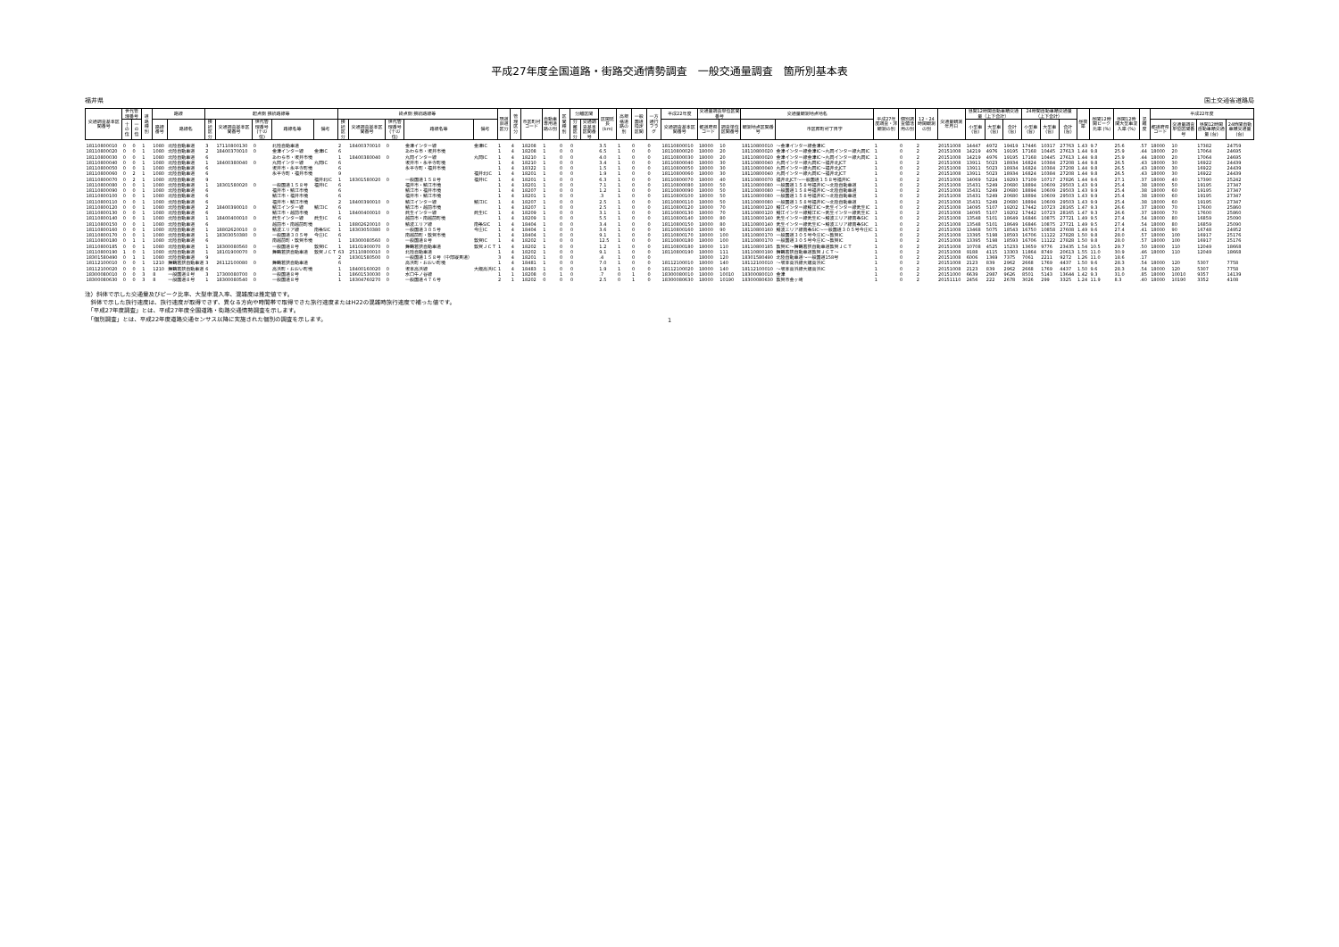平成27年度全国道路・街路交通情勢調査　一般交通量調査　箇所別基本表
福井県 国土交通省道路局
| 交通調査基本区間番号 | 世代管理番号 | | 道路種別 | 路線 | | 起点側 接続路線等 | | | | | 終点側 接続路線等 | | | | | 現道旧道区分 | 管理区分 | 市区町村コード | 自動車専用道路の別 | 区間種別 | 分離区間 | | 区間延長 (km) | 高規格道路の別 | 一般国道指定区間 | 一方通行フラグ | 平成22年度 | 交通量調査単位区間番号 | | 交通量観測地点地名 | | 平成27年度調査・非観測の別 | 個別調査値活用の別 | 12・24時間観測の別 | 交通量観測年月日 | 昼間12時間自動車類交通量（上下合計） | | | 24時間自動車類交通量（上下合計） | | | 昼夜率 | 昼間12時間ピーク比率 (%) | 昼間12時間大型車混入率 (%) | 混雑度 | 平成22年度 | | | |
| --- | --- | --- | --- | --- | --- | --- | --- | --- | --- | --- | --- | --- | --- | --- | --- | --- | --- | --- | --- | --- | --- | --- | --- | --- | --- | --- | --- | --- | --- | --- | --- | --- | --- | --- | --- | --- | --- | --- | --- | --- | --- | --- | --- | --- | --- | --- | --- | --- | --- |
| | 十の位 | 一の位 | | 路線番号 | 路線名 | 接続区分 | 交通調査基本区間番号 | 世代管理番号(十の位) | 路線名等 | 備考 | 接続区分 | 交通調査基本区間番号 | 世代管理番号(十の位) | 路線名等 | 備考 | | | | | | 分離区分 | 交通調査基本区間番号 | | | | | 交通調査基本区間番号 | 都道府県コード | 調査単位区間番号 | 観測地点区間番号 | 市区郡町村丁目字 | | | | | 小型車 (台) | 大型車 (台) | 合計 (台) | 小型車 (台) | 大型車 (台) | 合計 (台) | | | | | 都道府県コード | 交通量調査単位区間番号 | 昼間12時間自動車類交通量 (台) | 24時間自動車類交通量 (台) |
| 18110800010 | 0 | 0 | 1 | 1080 | 北陸自動車道 | 3 | 17110800130 | 0 | 北陸自動車道 | | 2 | 18400370010 | 0 | 金津インター線 | 金津IC | 1 | 4 | 18208 | 1 | 0 | 0 | | 3.5 | 1 | 0 | 0 | 18110800010 | 18000 | 10 | 18110800010 | ～金津インター線金津IC | 1 | 0 | 2 | 20151008 | 14447 | 4972 | 19419 | 17446 | 10317 | 27763 | 1.43 | 9.7 | 25.6 | .57 | 18000 | 10 | 17382 | 24759 |
| 18110800020 | 0 | 0 | 1 | 1080 | 北陸自動車道 | 2 | 18400370010 | 0 | 金津インター線 | 金津IC | 6 | | | あわら市・坂井市境 | | 1 | 4 | 18208 | 1 | 0 | 0 | | 6.5 | 1 | 0 | 0 | 18110800020 | 18000 | 20 | 18110800020 | 金津インター線金津IC～丸岡インター線丸岡IC | 1 | 0 | 2 | 20151008 | 14219 | 4976 | 19195 | 17168 | 10445 | 27613 | 1.44 | 9.8 | 25.9 | .44 | 18000 | 20 | 17064 | 24695 |
| 18110800030 | 0 | 0 | 1 | 1080 | 北陸自動車道 | 6 | | | あわら市・坂井市境 | | 1 | 18400380040 | 0 | 丸岡インター線 | 丸岡IC | 1 | 4 | 18210 | 1 | 0 | 0 | | 4.0 | 1 | 0 | 0 | 18110800030 | 18000 | 20 | 18110800020 | 金津インター線金津IC～丸岡インター線丸岡IC | 1 | 0 | 2 | 20151008 | 14219 | 4976 | 19195 | 17168 | 10445 | 27613 | 1.44 | 9.8 | 25.9 | .44 | 18000 | 20 | 17064 | 24695 |
| 18110800040 | 0 | 0 | 1 | 1080 | 北陸自動車道 | 1 | 18400380040 | 0 | 丸岡インター線 | 丸岡IC | 6 | | | 坂井市・永平寺町境 | | 1 | 4 | 18210 | 1 | 0 | 0 | | 3.4 | 1 | 0 | 0 | 18110800040 | 18000 | 30 | 18110800040 | 丸岡インター線丸岡IC～福井北JCT | 1 | 0 | 2 | 20151008 | 13911 | 5023 | 18934 | 16824 | 10384 | 27208 | 1.44 | 9.8 | 26.5 | .43 | 18000 | 30 | 16922 | 24439 |
| 18110800050 | 0 | 0 | 1 | 1080 | 北陸自動車道 | 6 | | | 坂井市・永平寺町境 | | 6 | | | 永平寺町・福井市境 | | 1 | 4 | 18322 | 1 | 0 | 0 | | 1.5 | 1 | 0 | 0 | 18110800050 | 18000 | 30 | 18110800040 | 丸岡インター線丸岡IC～福井北JCT | 1 | 0 | 2 | 20151008 | 13911 | 5023 | 18934 | 16824 | 10384 | 27208 | 1.44 | 9.8 | 26.5 | .43 | 18000 | 30 | 16922 | 24439 |
| 18110800060 | 0 | 2 | 1 | 1080 | 北陸自動車道 | 6 | | | 永平寺町・福井市境 | | 9 | | | | 福井北IC | 1 | 4 | 18201 | 1 | 0 | 0 | | 1.9 | 1 | 0 | 0 | 18110800060 | 18000 | 30 | 18110800040 | 丸岡インター線丸岡IC～福井北JCT | 1 | 0 | 2 | 20151008 | 13911 | 5023 | 18934 | 16824 | 10384 | 27208 | 1.44 | 9.8 | 26.5 | .43 | 18000 | 30 | 16922 | 24439 |
| 18110800070 | 0 | 2 | 1 | 1080 | 北陸自動車道 | 9 | | | | 福井北IC | 1 | 18301580020 | 0 | 一般国道１５８号 | 福井IC | 1 | 4 | 18201 | 1 | 0 | 0 | | 6.3 | 1 | 0 | 0 | 18110800070 | 18000 | 40 | 18110800070 | 福井北JCT～一般国道１５８号福井IC | 1 | 0 | 2 | 20151008 | 14069 | 5224 | 19293 | 17109 | 10717 | 27826 | 1.44 | 9.6 | 27.1 | .37 | 18000 | 40 | 17390 | 25242 |
| 18110800080 | 0 | 0 | 1 | 1080 | 北陸自動車道 | 1 | 18301580020 | 0 | 一般国道１５８号 | 福井IC | 6 | | | 福井市・鯖江市境 | | 1 | 4 | 18201 | 1 | 0 | 0 | | 7.1 | 1 | 0 | 0 | 18110800080 | 18000 | 50 | 18110800080 | 一般国道１５８号福井IC～北陸自動車道 | 1 | 0 | 2 | 20151008 | 15431 | 5249 | 20680 | 18894 | 10609 | 29503 | 1.43 | 9.9 | 25.4 | .38 | 18000 | 50 | 19195 | 27347 |
| 18110800090 | 0 | 0 | 1 | 1080 | 北陸自動車道 | 6 | | | 福井市・鯖江市境 | | 6 | | | 鯖江市・福井市境 | | 1 | 4 | 18207 | 1 | 0 | 0 | | 1.2 | 1 | 0 | 0 | 18110800090 | 18000 | 50 | 18110800080 | 一般国道１５８号福井IC～北陸自動車道 | 1 | 0 | 2 | 20151008 | 15431 | 5249 | 20680 | 18894 | 10609 | 29503 | 1.43 | 9.9 | 25.4 | .38 | 18000 | 60 | 19195 | 27347 |
| 18110800100 | 0 | 0 | 1 | 1080 | 北陸自動車道 | 6 | | | 鯖江市・福井市境 | | 6 | | | 福井市・鯖江市境 | | 1 | 4 | 18201 | 1 | 0 | 0 | | .3 | 1 | 0 | 0 | 18110800100 | 18000 | 50 | 18110800080 | 一般国道１５８号福井IC～北陸自動車道 | 1 | 0 | 2 | 20151008 | 15431 | 5249 | 20680 | 18894 | 10609 | 29503 | 1.43 | 9.9 | 25.4 | .38 | 18000 | 60 | 19195 | 27347 |
| 18110800110 | 0 | 0 | 1 | 1080 | 北陸自動車道 | 6 | | | 福井市・鯖江市境 | | 2 | 18400390010 | 0 | 鯖江インター線 | 鯖江IC | 1 | 4 | 18207 | 1 | 0 | 0 | | 2.5 | 1 | 0 | 0 | 18110800110 | 18000 | 50 | 18110800080 | 一般国道１５８号福井IC～北陸自動車道 | 1 | 0 | 2 | 20151008 | 15431 | 5249 | 20680 | 18894 | 10609 | 29503 | 1.43 | 9.9 | 25.4 | .38 | 18000 | 60 | 19195 | 27347 |
| 18110800120 | 0 | 0 | 1 | 1080 | 北陸自動車道 | 2 | 18400390010 | 0 | 鯖江インター線 | 鯖江IC | 6 | | | 鯖江市・越前市境 | | 1 | 4 | 18207 | 1 | 0 | 0 | | 2.5 | 1 | 0 | 0 | 18110800120 | 18000 | 70 | 18110800120 | 鯖江インター線鯖江IC～武生インター線武生IC | 1 | 0 | 2 | 20151008 | 14095 | 5107 | 19202 | 17442 | 10723 | 28165 | 1.47 | 9.3 | 26.6 | .37 | 18000 | 70 | 17600 | 25860 |
| 18110800130 | 0 | 0 | 1 | 1080 | 北陸自動車道 | 6 | | | 鯖江市・越前市境 | | 1 | 18400400010 | 0 | 武生インター線 | 武生IC | 1 | 4 | 18209 | 1 | 0 | 0 | | 3.1 | 1 | 0 | 0 | 18110800130 | 18000 | 70 | 18110800120 | 鯖江インター線鯖江IC～武生インター線武生IC | 1 | 0 | 2 | 20151008 | 14095 | 5107 | 19202 | 17442 | 10723 | 28165 | 1.47 | 9.3 | 26.6 | .37 | 18000 | 70 | 17600 | 25860 |
| 18110800140 | 0 | 0 | 1 | 1080 | 北陸自動車道 | 1 | 18400400010 | 0 | 武生インター線 | 武生IC | 6 | | | 越前市・南越前町境 | | 1 | 4 | 18209 | 1 | 0 | 0 | | 5.5 | 1 | 0 | 0 | 18110800140 | 18000 | 80 | 18110800140 | 武生インター線武生IC～鯖波エリア線南条SIC | 1 | 0 | 2 | 20151008 | 13548 | 5101 | 18649 | 16846 | 10875 | 27721 | 1.49 | 9.5 | 27.4 | .54 | 18000 | 80 | 16859 | 25090 |
| 18110800150 | 0 | 0 | 1 | 1080 | 北陸自動車道 | 6 | | | 越前市・南越前町境 | | 1 | 18802620010 | 0 | 鯖波エリア線 | 南条SIC | 1 | 4 | 18404 | 1 | 0 | 0 | | 3.4 | 1 | 0 | 0 | 18110800150 | 18000 | 80 | 18110800140 | 武生インター線武生IC～鯖波エリア線南条SIC | 1 | 0 | 2 | 20151008 | 13548 | 5101 | 18649 | 16846 | 10875 | 27721 | 1.49 | 9.5 | 27.4 | .54 | 18000 | 80 | 16859 | 25090 |
| 18110800160 | 0 | 0 | 1 | 1080 | 北陸自動車道 | 1 | 18802620010 | 0 | 鯖波エリア線 | 南条SIC | 1 | 18303050380 | 0 | 一般国道３０５号 | 今庄IC | 1 | 4 | 18404 | 1 | 0 | 0 | | 3.6 | 1 | 0 | 0 | 18110800160 | 18000 | 90 | 18110800160 | 鯖波エリア線南条SIC～一般国道３０５号今庄IC | 1 | 0 | 2 | 20151008 | 13468 | 5075 | 18543 | 16750 | 10858 | 27608 | 1.49 | 9.6 | 27.4 | .41 | 18000 | 90 | 16748 | 24952 |
| 18110800170 | 0 | 0 | 1 | 1080 | 北陸自動車道 | 1 | 18303050380 | 0 | 一般国道３０５号 | 今庄IC | 6 | | | 南越前町・敦賀市境 | | 1 | 4 | 18404 | 1 | 0 | 0 | | 9.1 | 1 | 0 | 0 | 18110800170 | 18000 | 100 | 18110800170 | 一般国道３０５号今庄IC～敦賀IC | 1 | 0 | 2 | 20151008 | 13395 | 5198 | 18593 | 16706 | 11122 | 27828 | 1.50 | 9.8 | 28.0 | .57 | 18000 | 100 | 16917 | 25176 |
| 18110800180 | 0 | 1 | 1 | 1080 | 北陸自動車道 | 6 | | | 南越前町・敦賀市境 | | 1 | 18300080560 | 0 | 一般国道８号 | 敦賀IC | 1 | 4 | 18202 | 1 | 0 | 0 | | 12.5 | 1 | 0 | 0 | 18110800180 | 18000 | 100 | 18110800170 | 一般国道３０５号今庄IC～敦賀IC | 1 | 0 | 2 | 20151008 | 13395 | 5198 | 18593 | 16706 | 11122 | 27828 | 1.50 | 9.8 | 28.0 | .57 | 18000 | 100 | 16917 | 25176 |
| 18110800185 | 0 | 0 | 1 | 1080 | 北陸自動車道 | 1 | 18300080560 | 0 | 一般国道８号 | 敦賀IC | 1 | 18101900070 | 0 | 舞鶴若狭自動車道 | 敦賀ＪＣＴ | 1 | 4 | 18202 | 1 | 0 | 0 | | 1.2 | 1 | 0 | 0 | 18110800180 | 18000 | 110 | 18110800185 | 敦賀IC～舞鶴若狭自動車道敦賀ＪＣＴ | 1 | 0 | 2 | 20151008 | 10708 | 4525 | 15233 | 13659 | 9776 | 23435 | 1.54 | 10.5 | 29.7 | .50 | 18000 | 110 | 12049 | 18668 |
| 18110800190 | 1 | 0 | 1 | 1080 | 北陸自動車道 | 1 | 18101900070 | 0 | 舞鶴若狭自動車道 | 敦賀ＪＣＴ | 63 | 25110800010 | 0 | 北陸自動車道 | | 1 | 4 | 18202 | 1 | 0 | 0 | | 9.1 | 1 | 0 | 0 | 18110800190 | 18000 | 111 | 18110800190 | 舞鶴若狭自動車道敦賀ＪＣＴ～ | 1 | 0 | 2 | 20151008 | 9188 | 4115 | 13303 | 11864 | 8749 | 20613 | 1.55 | 11.0 | 30.9 | .46 | 18000 | 110 | 12049 | 18668 |
| 18301580490 | 0 | 1 | 1 | 1080 | 北陸自動車道 | 9 | | | | | 2 | 18301580500 | 0 | 一般国道１５８号（中部縦貫道） | | 3 | 4 | 18201 | 1 | 0 | 0 | | .4 | 1 | 0 | 0 | | 18000 | 120 | 18301580490 | 北陸自動車道～一般国道158号 | 1 | 0 | 2 | 20151008 | 6006 | 1369 | 7375 | 7061 | 2211 | 9272 | 1.26 | 11.0 | 18.6 | .17 | | | | |
| 18112100010 | 0 | 0 | 1 | 1210 | 舞鶴若狭自動車道 | 3 | 26112100080 | 0 | 舞鶴若狭自動車道 | | 6 | | | 高浜町・おおい町境 | | 1 | 4 | 18481 | 1 | 0 | 0 | | 7.0 | 1 | 0 | 0 | 18112100010 | 18000 | 140 | 18112100010 | ～坂本高浜線大飯高浜IC | 1 | 0 | 2 | 20151008 | 2123 | 839 | 2962 | 2668 | 1769 | 4437 | 1.50 | 9.6 | 28.3 | .54 | 18000 | 120 | 5307 | 7758 |
| 18112100020 | 0 | 0 | 1 | 1210 | 舞鶴若狭自動車道 | 6 | | | 高浜町・おおい町境 | | 1 | 18400160020 | 0 | 坂本高浜線 | 大飯高浜IC | 1 | 4 | 18483 | 1 | 0 | 0 | | 1.9 | 1 | 0 | 0 | 18112100020 | 18000 | 140 | 18112100010 | ～坂本高浜線大飯高浜IC | 1 | 0 | 2 | 20151008 | 2123 | 839 | 2962 | 2668 | 1769 | 4437 | 1.50 | 9.6 | 28.3 | .54 | 18000 | 120 | 5307 | 7758 |
| 18300080010 | 0 | 0 | 3 | 8 | 一般国道８号 | 3 | 17300080700 | 0 | 一般国道８号 | | 1 | 18601530030 | 0 | 水口牛ノ谷線 | | 1 | 1 | 18208 | 0 | 1 | 0 | | .7 | 0 | 1 | 0 | 18300080010 | 18000 | 10010 | 18300080010 | 金津 | 1 | 0 | 2 | 20151000 | 6639 | 2987 | 9626 | 8501 | 5143 | 13644 | 1.42 | 9.3 | 31.0 | .85 | 18000 | 10010 | 9357 | 14139 |
| 18300080630 | 0 | 0 | 3 | 8 | 一般国道８号 | 1 | 18300080540 | 0 | 一般国道８号 | | 1 | 18304760270 | 0 | 一般国道４７６号 | | 2 | 1 | 18202 | 0 | 0 | 0 | | 2.5 | 0 | 1 | 0 | 18300080630 | 18000 | 10190 | 18300080630 | 敦賀市金ヶ崎 | 1 | 0 | 2 | 20151110 | 2456 | 222 | 2678 | 3026 | 299 | 3325 | 1.24 | 11.9 | 8.3 | .40 | 18000 | 10190 | 3352 | 4108 |
注）斜体で示した交通量及びピーク比率、大型車混入率、混雑度は推定値です。
　斜体で示した旅行速度は、旅行速度が取得できず、異なる方向や時間帯で取得できた旅行速度またはH22の混雑時旅行速度で補った値です。
　「平成27年度調査」とは、平成27年度全国道路・街路交通情勢調査を示します。
　「個別調査」とは、平成22年度道路交通センサス以降に実施された個別の調査を示します。
1